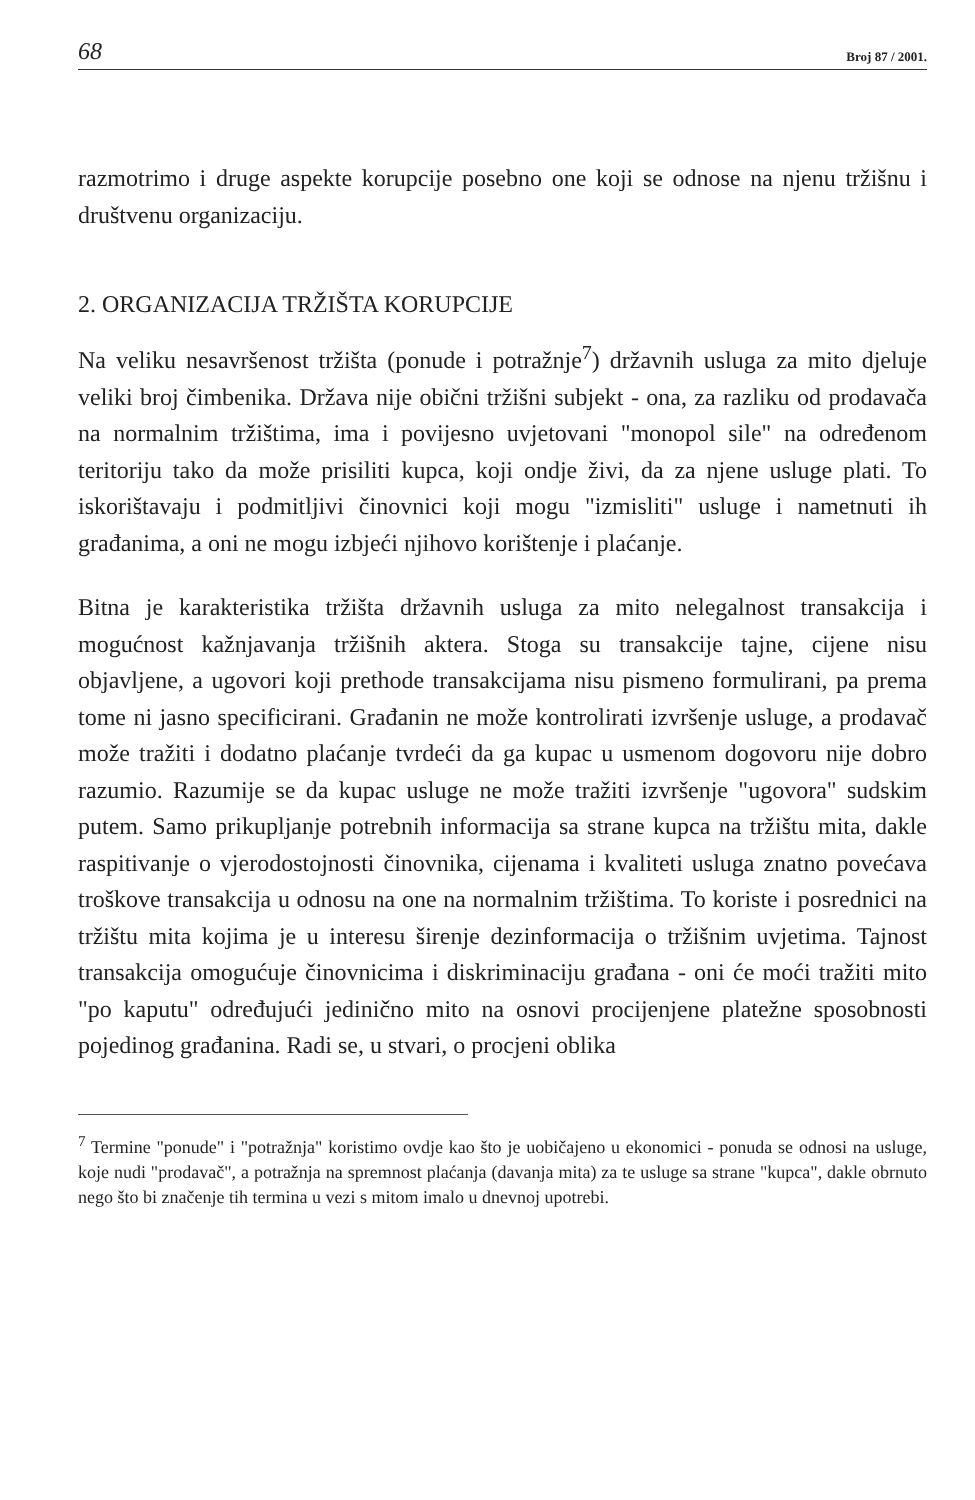68 Broj 87 / 2001.
razmotrimo i druge aspekte korupcije posebno one koji se odnose na njenu tržišnu i društvenu organizaciju.
2. ORGANIZACIJA TRŽIŠTA KORUPCIJE
Na veliku nesavršenost tržišta (ponude i potražnje<sup>7</sup>) državnih usluga za mito djeluje veliki broj čimbenika. Država nije obični tržišni subjekt - ona, za razliku od prodavača na normalnim tržištima, ima i povijesno uvjetovani "monopol sile" na određenom teritoriju tako da može prisiliti kupca, koji ondje živi, da za njene usluge plati. To iskorištavaju i podmitljivi činovnici koji mogu "izmisliti" usluge i nametnuti ih građanima, a oni ne mogu izbjeći njihovo korištenje i plaćanje.
Bitna je karakteristika tržišta državnih usluga za mito nelegalnost transakcija i mogućnost kažnjavanja tržišnih aktera. Stoga su transakcije tajne, cijene nisu objavljene, a ugovori koji prethode transakcijama nisu pismeno formulirani, pa prema tome ni jasno specificirani. Građanin ne može kontrolirati izvršenje usluge, a prodavač može tražiti i dodatno plaćanje tvrdeći da ga kupac u usmenom dogovoru nije dobro razumio. Razumije se da kupac usluge ne može tražiti izvršenje "ugovora" sudskim putem. Samo prikupljanje potrebnih informacija sa strane kupca na tržištu mita, dakle raspitivanje o vjerodostojnosti činovnika, cijenama i kvaliteti usluga znatno povećava troškove transakcija u odnosu na one na normalnim tržištima. To koriste i posrednici na tržištu mita kojima je u interesu širenje dezinformacija o tržišnim uvjetima. Tajnost transakcija omogućuje činovnicima i diskriminaciju građana - oni će moći tražiti mito "po kaputu" određujući jedinično mito na osnovi procijenjene platežne sposobnosti pojedinog građanina. Radi se, u stvari, o procjeni oblika
<sup>7</sup> Termine "ponude" i "potražnja" koristimo ovdje kao što je uobičajeno u ekonomici - ponuda se odnosi na usluge, koje nudi "prodavač", a potražnja na spremnost plaćanja (davanja mita) za te usluge sa strane "kupca", dakle obrnuto nego što bi značenje tih termina u vezi s mitom imalo u dnevnoj upotrebi.